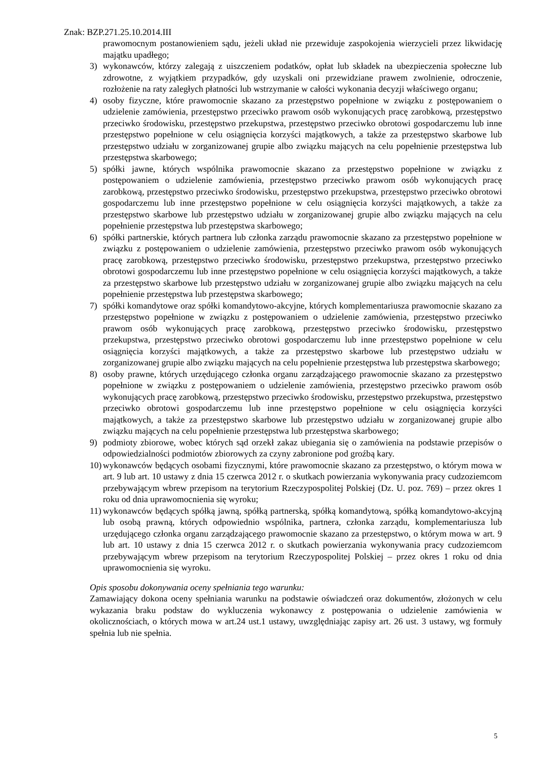Znak: BZP.271.25.10.2014.III
prawomocnym postanowieniem sądu, jeżeli układ nie przewiduje zaspokojenia wierzycieli przez likwidację majątku upadłego;
3) wykonawców, którzy zalegają z uiszczeniem podatków, opłat lub składek na ubezpieczenia społeczne lub zdrowotne, z wyjątkiem przypadków, gdy uzyskali oni przewidziane prawem zwolnienie, odroczenie, rozłożenie na raty zaległych płatności lub wstrzymanie w całości wykonania decyzji właściwego organu;
4) osoby fizyczne, które prawomocnie skazano za przestępstwo popełnione w związku z postępowaniem o udzielenie zamówienia, przestępstwo przeciwko prawom osób wykonujących pracę zarobkową, przestępstwo przeciwko środowisku, przestępstwo przekupstwa, przestępstwo przeciwko obrotowi gospodarczemu lub inne przestępstwo popełnione w celu osiągnięcia korzyści majątkowych, a także za przestępstwo skarbowe lub przestępstwo udziału w zorganizowanej grupie albo związku mających na celu popełnienie przestępstwa lub przestępstwa skarbowego;
5) spółki jawne, których wspólnika prawomocnie skazano za przestępstwo popełnione w związku z postępowaniem o udzielenie zamówienia, przestępstwo przeciwko prawom osób wykonujących pracę zarobkową, przestępstwo przeciwko środowisku, przestępstwo przekupstwa, przestępstwo przeciwko obrotowi gospodarczemu lub inne przestępstwo popełnione w celu osiągnięcia korzyści majątkowych, a także za przestępstwo skarbowe lub przestępstwo udziału w zorganizowanej grupie albo związku mających na celu popełnienie przestępstwa lub przestępstwa skarbowego;
6) spółki partnerskie, których partnera lub członka zarządu prawomocnie skazano za przestępstwo popełnione w związku z postępowaniem o udzielenie zamówienia, przestępstwo przeciwko prawom osób wykonujących pracę zarobkową, przestępstwo przeciwko środowisku, przestępstwo przekupstwa, przestępstwo przeciwko obrotowi gospodarczemu lub inne przestępstwo popełnione w celu osiągnięcia korzyści majątkowych, a także za przestępstwo skarbowe lub przestępstwo udziału w zorganizowanej grupie albo związku mających na celu popełnienie przestępstwa lub przestępstwa skarbowego;
7) spółki komandytowe oraz spółki komandytowo-akcyjne, których komplementariusza prawomocnie skazano za przestępstwo popełnione w związku z postępowaniem o udzielenie zamówienia, przestępstwo przeciwko prawom osób wykonujących pracę zarobkową, przestępstwo przeciwko środowisku, przestępstwo przekupstwa, przestępstwo przeciwko obrotowi gospodarczemu lub inne przestępstwo popełnione w celu osiągnięcia korzyści majątkowych, a także za przestępstwo skarbowe lub przestępstwo udziału w zorganizowanej grupie albo związku mających na celu popełnienie przestępstwa lub przestępstwa skarbowego;
8) osoby prawne, których urzędującego członka organu zarządzającego prawomocnie skazano za przestępstwo popełnione w związku z postępowaniem o udzielenie zamówienia, przestępstwo przeciwko prawom osób wykonujących pracę zarobkową, przestępstwo przeciwko środowisku, przestępstwo przekupstwa, przestępstwo przeciwko obrotowi gospodarczemu lub inne przestępstwo popełnione w celu osiągnięcia korzyści majątkowych, a także za przestępstwo skarbowe lub przestępstwo udziału w zorganizowanej grupie albo związku mających na celu popełnienie przestępstwa lub przestępstwa skarbowego;
9) podmioty zbiorowe, wobec których sąd orzekł zakaz ubiegania się o zamówienia na podstawie przepisów o odpowiedzialności podmiotów zbiorowych za czyny zabronione pod groźbą kary.
10) wykonawców będących osobami fizycznymi, które prawomocnie skazano za przestępstwo, o którym mowa w art. 9 lub art. 10 ustawy z dnia 15 czerwca 2012 r. o skutkach powierzania wykonywania pracy cudzoziemcom przebywającym wbrew przepisom na terytorium Rzeczypospolitej Polskiej (Dz. U. poz. 769) – przez okres 1 roku od dnia uprawomocnienia się wyroku;
11) wykonawców będących spółką jawną, spółką partnerską, spółką komandytową, spółką komandytowo-akcyjną lub osobą prawną, których odpowiednio wspólnika, partnera, członka zarządu, komplementariusza lub urzędującego członka organu zarządzającego prawomocnie skazano za przestępstwo, o którym mowa w art. 9 lub art. 10 ustawy z dnia 15 czerwca 2012 r. o skutkach powierzania wykonywania pracy cudzoziemcom przebywającym wbrew przepisom na terytorium Rzeczypospolitej Polskiej – przez okres 1 roku od dnia uprawomocnienia się wyroku.
Opis sposobu dokonywania oceny spełniania tego warunku:
Zamawiający dokona oceny spełniania warunku na podstawie oświadczeń oraz dokumentów, złożonych w celu wykazania braku podstaw do wykluczenia wykonawcy z postępowania o udzielenie zamówienia w okolicznościach, o których mowa w art.24 ust.1 ustawy, uwzględniając zapisy art. 26 ust. 3 ustawy, wg formuły spełnia lub nie spełnia.
5